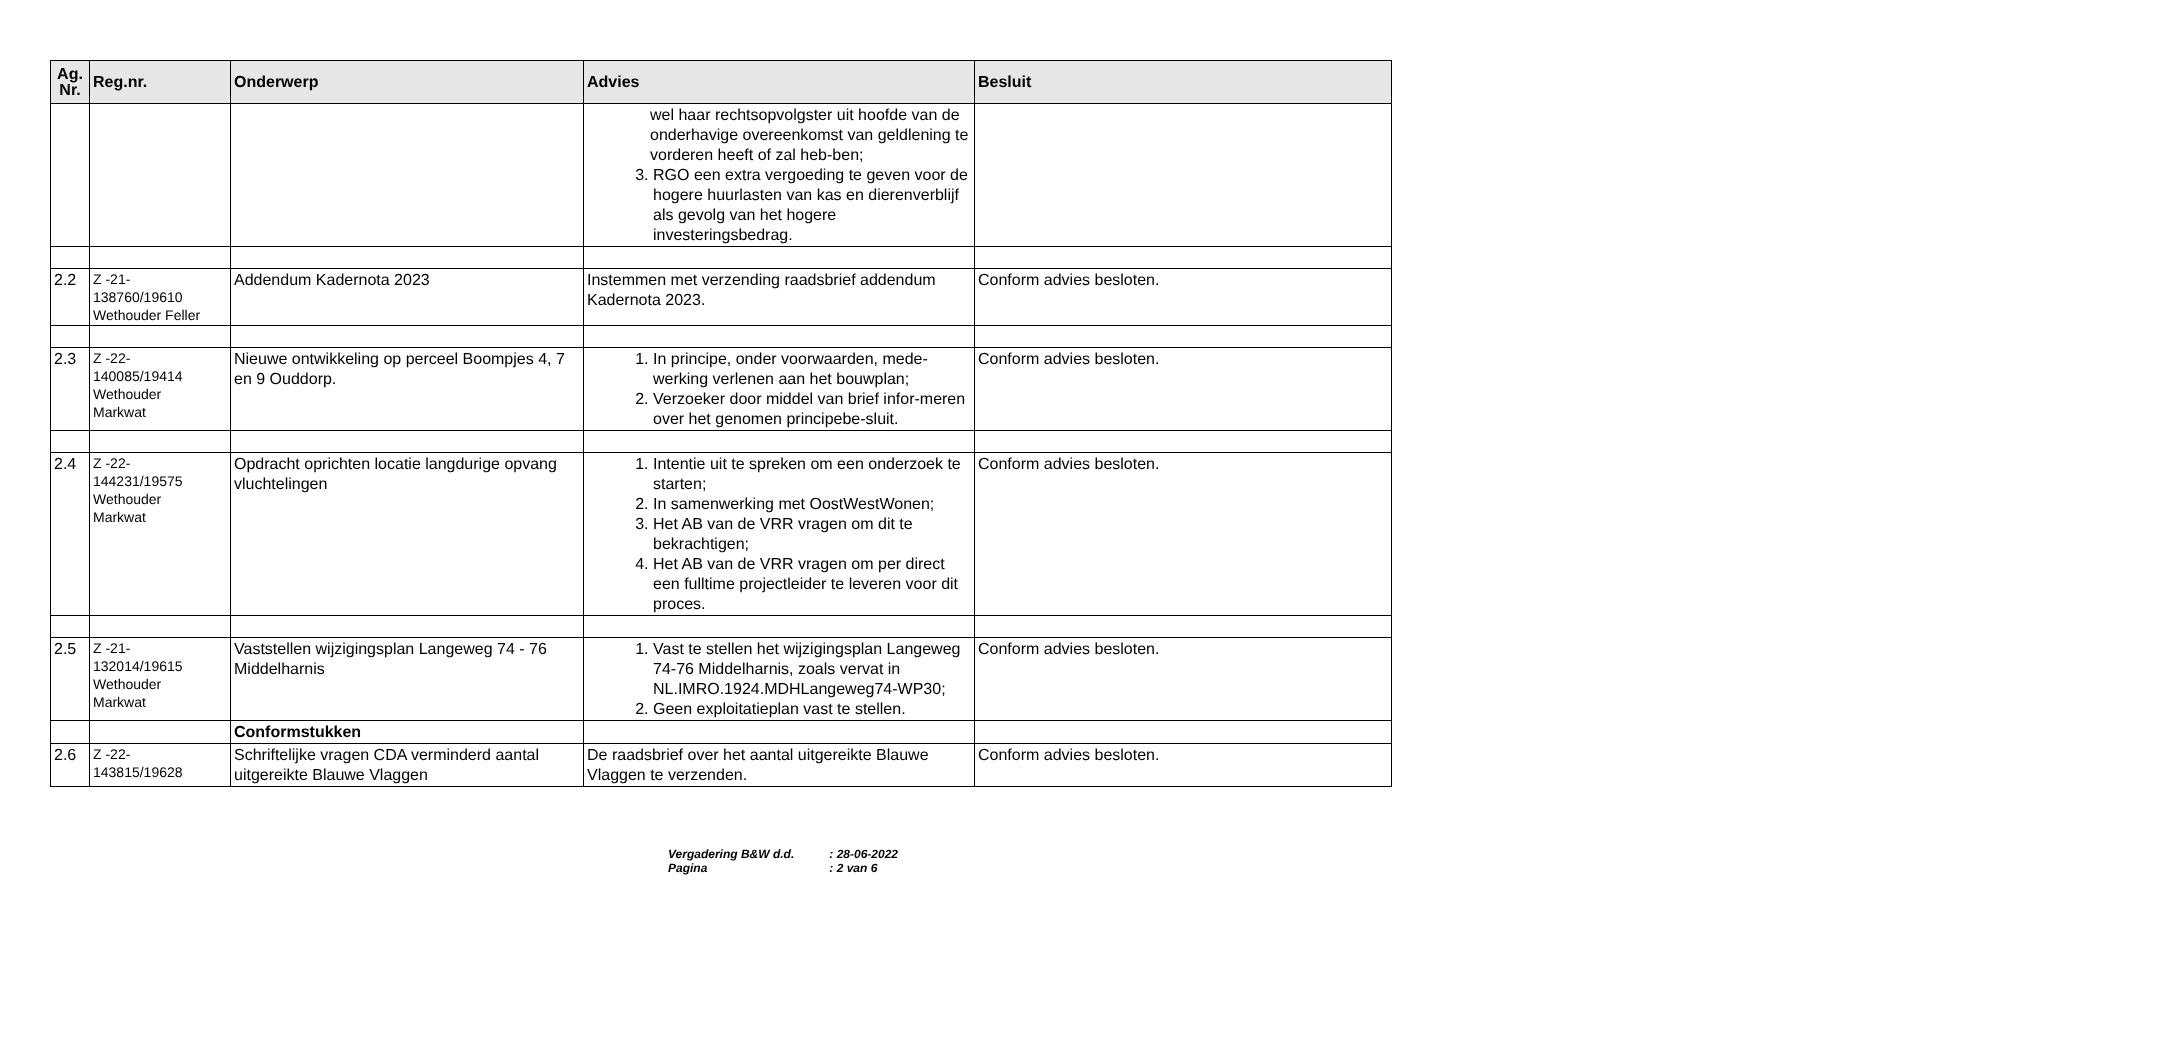| Ag. Nr. | Reg.nr. | Onderwerp | Advies | Besluit |
| --- | --- | --- | --- | --- |
| | | | wel haar rechtsopvolgster uit hoofde van de onderhavige overeenkomst van geldlening te vorderen heeft of zal heb-ben; 3. RGO een extra vergoeding te geven voor de hogere huurlasten van kas en dierenverblijf als gevolg van het hogere investeringsbedrag. | |
| 2.2 | Z -21- 138760/19610 Wethouder Feller | Addendum Kadernota 2023 | Instemmen met verzending raadsbrief addendum Kadernota 2023. | Conform advies besloten. |
| 2.3 | Z -22- 140085/19414 Wethouder Markwat | Nieuwe ontwikkeling op perceel Boompjes 4, 7 en 9 Ouddorp. | 1. In principe, onder voorwaarden, mede-werking verlenen aan het bouwplan; 2. Verzoeker door middel van brief infor-meren over het genomen principebe-sluit. | Conform advies besloten. |
| 2.4 | Z -22- 144231/19575 Wethouder Markwat | Opdracht oprichten locatie langdurige opvang vluchtelingen | 1. Intentie uit te spreken om een onderzoek te starten; 2. In samenwerking met OostWestWonen; 3. Het AB van de VRR vragen om dit te bekrachtigen; 4. Het AB van de VRR vragen om per direct een fulltime projectleider te leveren voor dit proces. | Conform advies besloten. |
| 2.5 | Z -21- 132014/19615 Wethouder Markwat | Vaststellen wijzigingsplan Langeweg 74 - 76 Middelharnis | 1. Vast te stellen het wijzigingsplan Langeweg 74-76 Middelharnis, zoals vervat in NL.IMRO.1924.MDHLangeweg74-WP30; 2. Geen exploitatieplan vast te stellen. | Conform advies besloten. |
| | | Conformstukken | | |
| 2.6 | Z -22- 143815/19628 | Schriftelijke vragen CDA verminderd aantal uitgereikte Blauwe Vlaggen | De raadsbrief over het aantal uitgereikte Blauwe Vlaggen te verzenden. | Conform advies besloten. |
Vergadering B&W d.d. : 28-06-2022
Pagina : 2 van 6